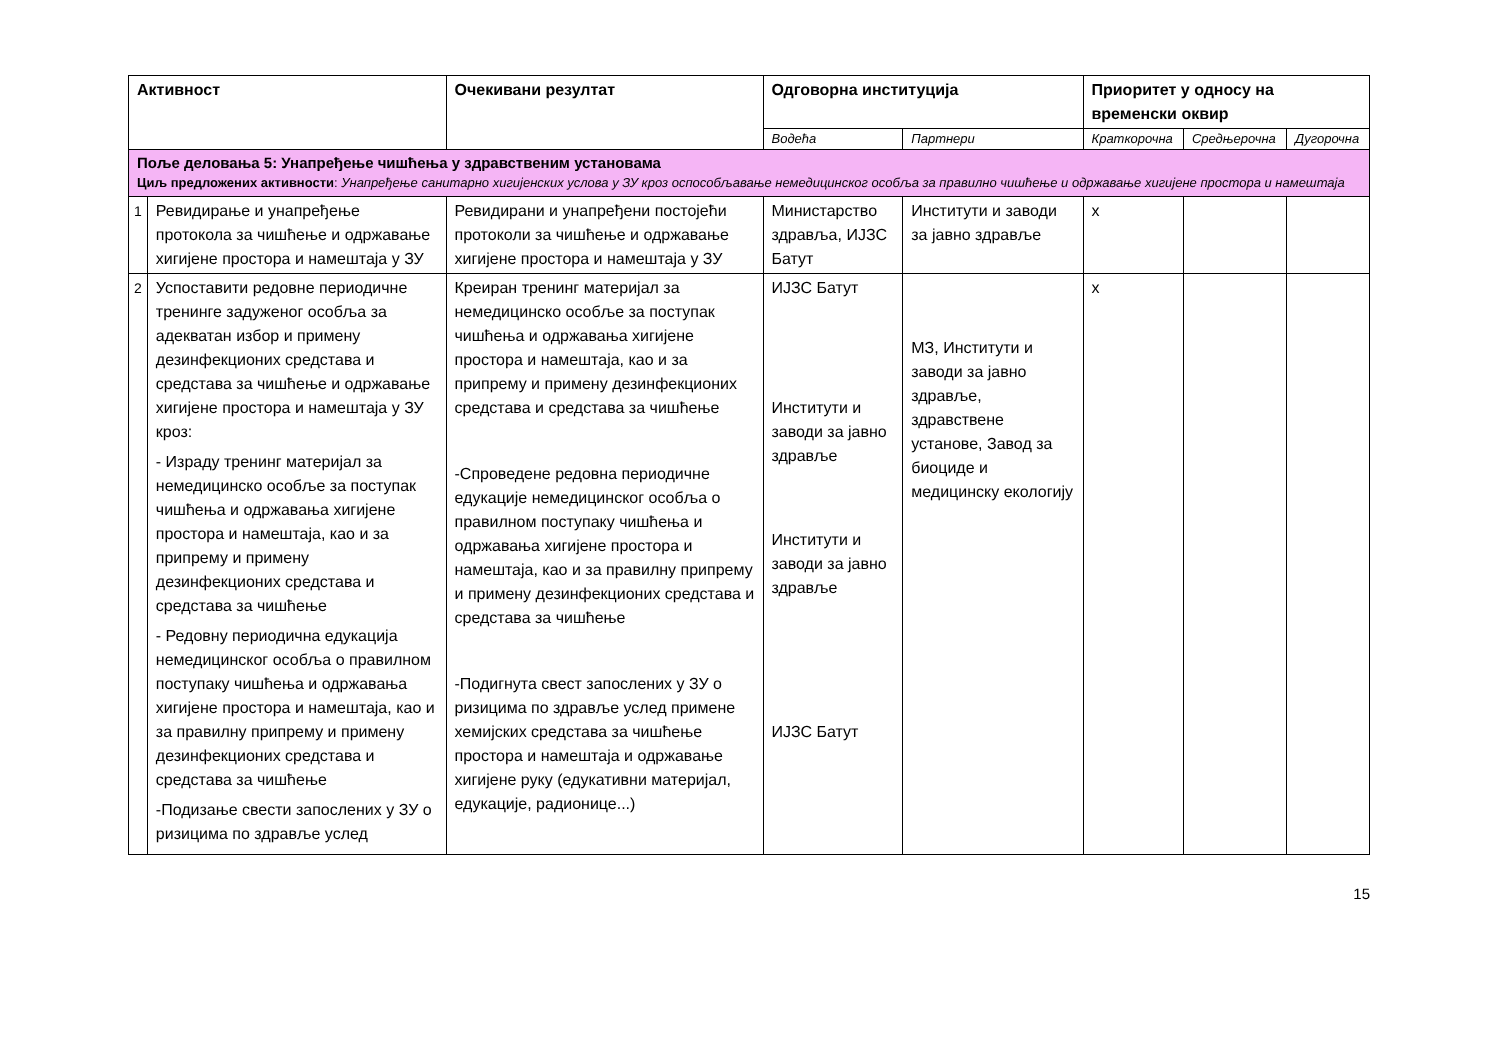| Активност | | Очекивани резултат | Одговорна институција | | Приоритет у односу на временски оквир | | |
| --- | --- | --- | --- | --- | --- | --- | --- |
| | | | Водећа | Партнери | Краткорочна | Средњерочна | Дугорочна |
| Поље деловања 5: Унапређење чишћења у здравственим установама Циљ предложених активности : Унапређење санитарно хигијенских услова у ЗУ кроз оспособљавање немедицинског особља за правилно чишћење и одржавање хигијене простора и намештаја | | | | | | | |
| 1 | Ревидирање и унапређење протокола за чишћење и одржавање хигијене простора и намештаја у ЗУ | Ревидирани и унапређени постојећи протоколи за чишћење и одржавање хигијене простора и намештаја у ЗУ | Министарство здравља, ИЈЗС Батут | Институти и заводи за јавно здравље | x | | |
| 2 | Успоставити редовне периодичне тренинге задуженог особља за адекватан избор и примену дезинфекционих средстава и средстава за чишћење и одржавање хигијене простора и намештаја у ЗУ кроз: - Израду тренинг материјал за немедицинско особље за поступак чишћења и одржавања хигијене простора и намештаја, као и за припрему и примену дезинфекционих средстава и средстава за чишћење - Редовну периодична едукација немедицинског особља о правилном поступаку чишћења и одржавања хигијене простора и намештаја, као и за правилну припрему и примену дезинфекционих средстава и средстава за чишћење -Подизање свести запослених у ЗУ о ризицима по здравље услед | Креиран тренинг материјал за немедицинско особље за поступак чишћења и одржавања хигијене простора и намештаја, као и за припрему и примену дезинфекционих средстава и средстава за чишћење -Спроведене редовна периодичне едукације немедицинског особља о правилном поступаку чишћења и одржавања хигијене простора и намештаја, као и за правилну припрему и примену дезинфекционих средстава и средстава за чишћење -Подигнута свест запослених у ЗУ о ризицима по здравље услед примене хемијских средстава за чишћење простора и намештаја и одржавање хигијене руку (едукативни материјал, едукације, радионице...) | ИЈЗС Батут Институти и заводи за јавно здравље Институти и заводи за јавно здравље ИЈЗС Батут | МЗ, Институти и заводи за јавно здравље, здравствене установе, Завод за биоциде и медицинску екологију | x | | |
15